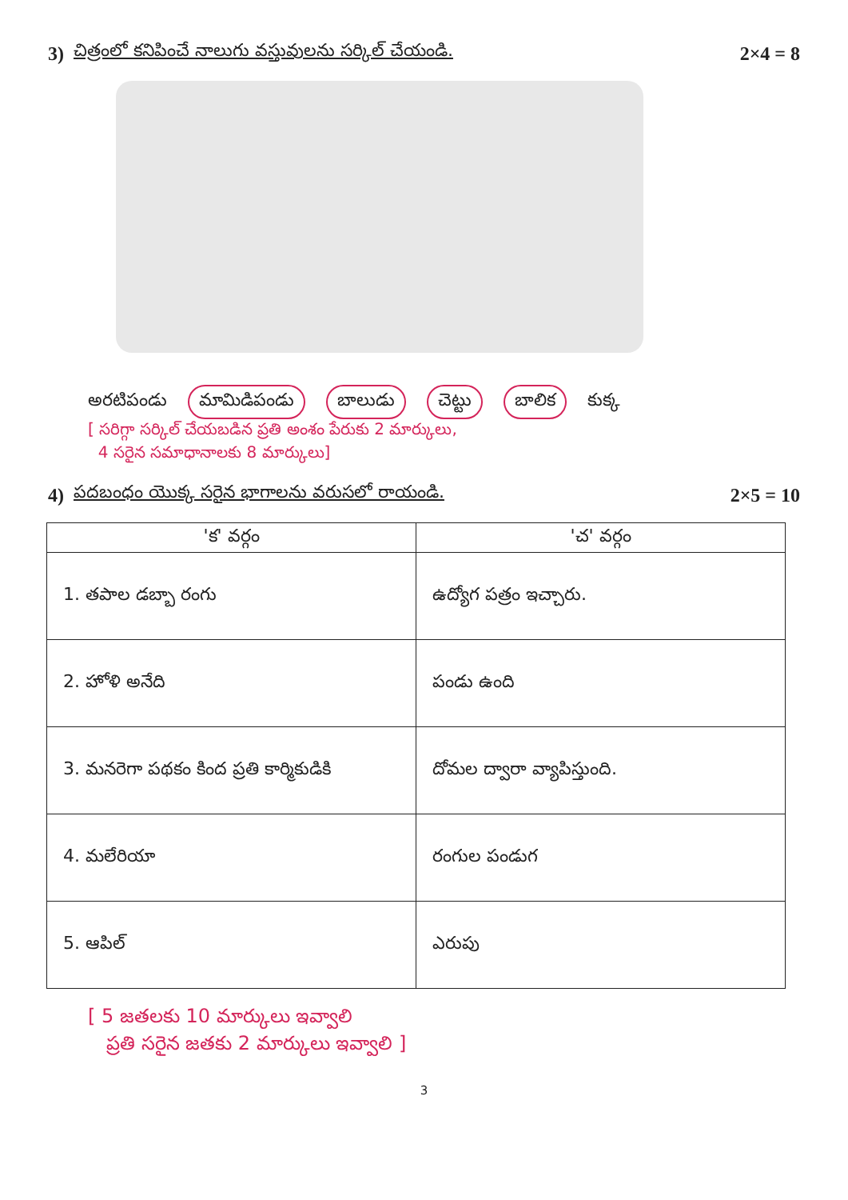3) చిత్రంలో కనిపించే నాలుగు వస్తువులను సర్కిల్ చేయండి. 2×4 = 8
అరటిపండు మామిడిపండు బాలుడు చెట్టు బాలిక కుక్క
[ సరిగ్గా సర్కిల్ చేయబడిన ప్రతి అంశం పేరుకు 2 మార్కులు,
4 సరైన సమాధానాలకు 8 మార్కులు]
4) పదబంధం యొక్క సరైన భాగాలను వరుసలో రాయండి. 2×5 = 10
| 'క' వర్గం | 'చ' వర్గం |
| --- | --- |
| 1. తపాల డబ్బా రంగు | ఉద్యోగ పత్రం ఇచ్చారు. |
| 2. హోళి అనేది | పండు ఉంది |
| 3. మనరెగా పథకం కింద ప్రతి కార్మికుడికి | దోమల ద్వారా వ్యాపిస్తుంది. |
| 4. మలేరియా | రంగుల పండుగ |
| 5. ఆపిల్ | ఎరుపు |
[ 5 జతలకు 10 మార్కులు ఇవ్వాలి
ప్రతి సరైన జతకు 2 మార్కులు ఇవ్వాలి ]
3